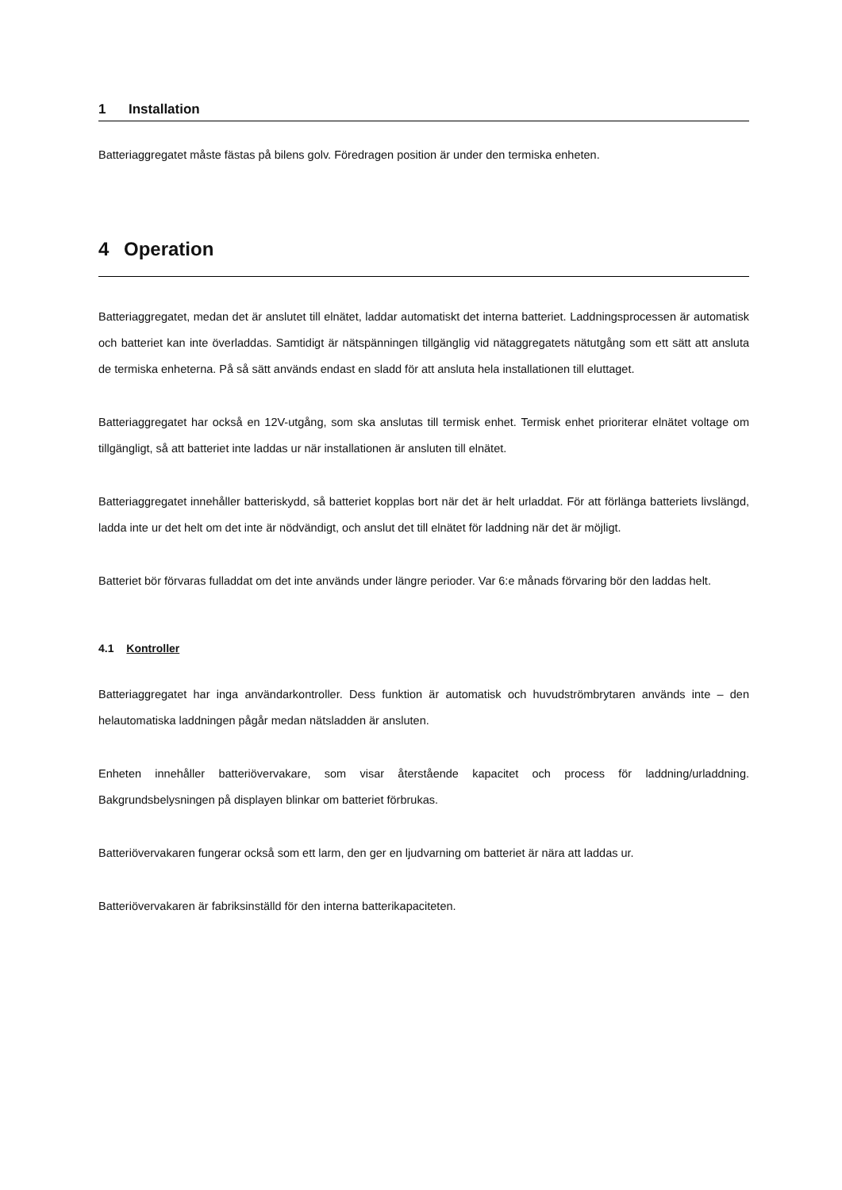1 Installation
Batteriaggregatet måste fästas på bilens golv. Föredragen position är under den termiska enheten.
4 Operation
Batteriaggregatet, medan det är anslutet till elnätet, laddar automatiskt det interna batteriet. Laddningsprocessen är automatisk och batteriet kan inte överladdas. Samtidigt är nätspänningen tillgänglig vid nätaggregatets nätutgång som ett sätt att ansluta de termiska enheterna. På så sätt används endast en sladd för att ansluta hela installationen till eluttaget.
Batteriaggregatet har också en 12V-utgång, som ska anslutas till termisk enhet. Termisk enhet prioriterar elnätet voltage om tillgängligt, så att batteriet inte laddas ur när installationen är ansluten till elnätet.
Batteriaggregatet innehåller batteriskydd, så batteriet kopplas bort när det är helt urladdat. För att förlänga batteriets livslängd, ladda inte ur det helt om det inte är nödvändigt, och anslut det till elnätet för laddning när det är möjligt.
Batteriet bör förvaras fulladdat om det inte används under längre perioder. Var 6:e månads förvaring bör den laddas helt.
4.1 Kontroller
Batteriaggregatet har inga användarkontroller. Dess funktion är automatisk och huvudströmbrytaren används inte – den helautomatiska laddningen pågår medan nätsladden är ansluten.
Enheten innehåller batteriövervakare, som visar återstående kapacitet och process för laddning/urladdning. Bakgrundsbelysningen på displayen blinkar om batteriet förbrukas.
Batteriövervakaren fungerar också som ett larm, den ger en ljudvarning om batteriet är nära att laddas ur.
Batteriövervakaren är fabriksinställd för den interna batterikapaciteten.